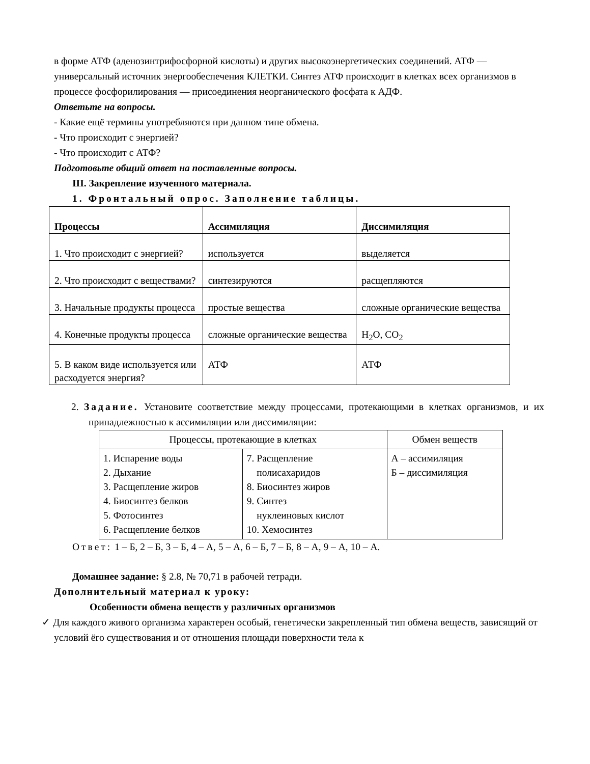в форме АТФ (аденозинтрифосфорной кислоты) и других высокоэнергетических соединений. АТФ — универсальный источник энергообеспечения КЛЕТКИ. Синтез АТФ происходит в клетках всех организмов в процессе фосфорилирования — присоединения неорганического фосфата к АДФ.
Ответьте на вопросы.
- Какие ещё термины употребляются при данном типе обмена.
- Что происходит с энергией?
- Что происходит с АТФ?
Подготовьте общий ответ на поставленные вопросы.
III. Закрепление изученного материала.
1. Фронтальный опрос. Заполнение таблицы.
| Процессы | Ассимиляция | Диссимиляция |
| --- | --- | --- |
| 1. Что происходит с энергией? | используется | выделяется |
| 2. Что происходит с веществами? | синтезируются | расщепляются |
| 3. Начальные продукты процесса | простые вещества | сложные органические вещества |
| 4. Конечные продукты процесса | сложные органические вещества | H<sub>2</sub>O, CO<sub>2</sub> |
| 5. В каком виде используется или расходуется энергия? | АТФ | АТФ |
2. Задание. Установите соответствие между процессами, протекающими в клетках организмов, и их принадлежностью к ассимиляции или диссимиляции:
| Процессы, протекающие в клетках | | Обмен веществ |
| 1. Испарение воды 2. Дыхание 3. Расщепление жиров 4. Биосинтез белков 5. Фотосинтез 6. Расщепление белков | 7. Расщепление полисахаридов 8. Биосинтез жиров 9. Синтез нуклеиновых кислот 10. Хемосинтез | А – ассимиляция Б – диссимиляция |
Ответ: 1 – Б, 2 – Б, 3 – Б, 4 – А, 5 – А, 6 – Б, 7 – Б, 8 – А, 9 – А, 10 – А.
Домашнее задание: § 2.8, № 70,71 в рабочей тетради.
Дополнительный материал к уроку:
Особенности обмена веществ у различных организмов
✓ Для каждого живого организма характерен особый, генетически закрепленный тип обмена веществ, зависящий от условий ёго существования и от отношения площади поверхности тела к